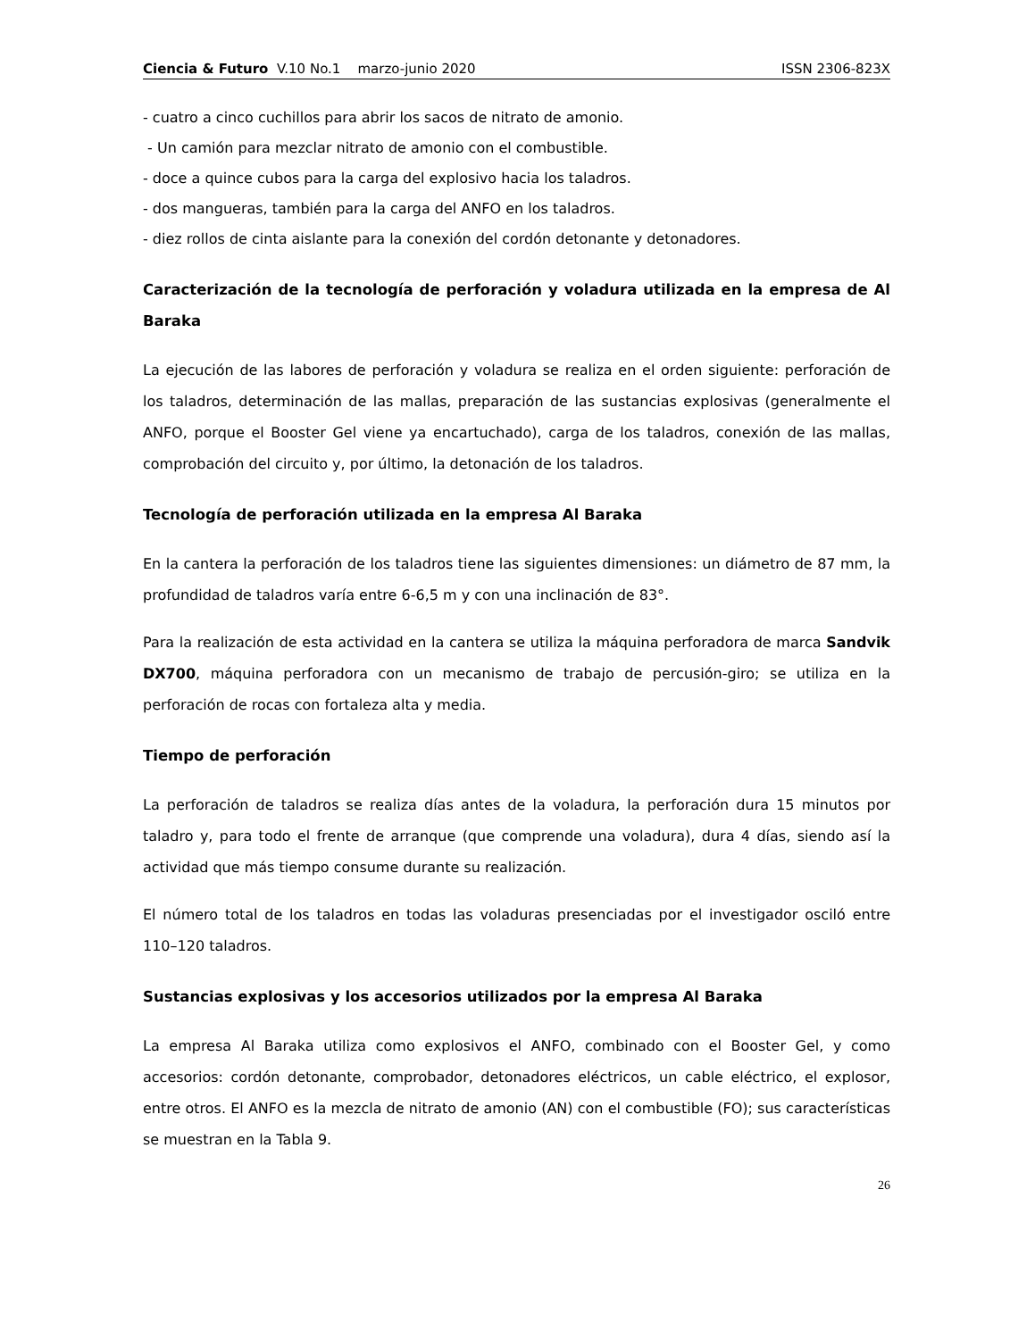Ciencia & Futuro V.10 No.1 marzo-junio 2020 ISSN 2306-823X
- cuatro a cinco cuchillos para abrir los sacos de nitrato de amonio.
- Un camión para mezclar nitrato de amonio con el combustible.
- doce a quince cubos para la carga del explosivo hacia los taladros.
- dos mangueras, también para la carga del ANFO en los taladros.
- diez rollos de cinta aislante para la conexión del cordón detonante y detonadores.
Caracterización de la tecnología de perforación y voladura utilizada en la empresa de Al Baraka
La ejecución de las labores de perforación y voladura se realiza en el orden siguiente: perforación de los taladros, determinación de las mallas, preparación de las sustancias explosivas (generalmente el ANFO, porque el Booster Gel viene ya encartuchado), carga de los taladros, conexión de las mallas, comprobación del circuito y, por último, la detonación de los taladros.
Tecnología de perforación utilizada en la empresa Al Baraka
En la cantera la perforación de los taladros tiene las siguientes dimensiones: un diámetro de 87 mm, la profundidad de taladros varía entre 6-6,5 m y con una inclinación de 83°.
Para la realización de esta actividad en la cantera se utiliza la máquina perforadora de marca Sandvik DX700, máquina perforadora con un mecanismo de trabajo de percusión-giro; se utiliza en la perforación de rocas con fortaleza alta y media.
Tiempo de perforación
La perforación de taladros se realiza días antes de la voladura, la perforación dura 15 minutos por taladro y, para todo el frente de arranque (que comprende una voladura), dura 4 días, siendo así la actividad que más tiempo consume durante su realización.
El número total de los taladros en todas las voladuras presenciadas por el investigador osciló entre 110–120 taladros.
Sustancias explosivas y los accesorios utilizados por la empresa Al Baraka
La empresa Al Baraka utiliza como explosivos el ANFO, combinado con el Booster Gel, y como accesorios: cordón detonante, comprobador, detonadores eléctricos, un cable eléctrico, el explosor, entre otros. El ANFO es la mezcla de nitrato de amonio (AN) con el combustible (FO); sus características se muestran en la Tabla 9.
26